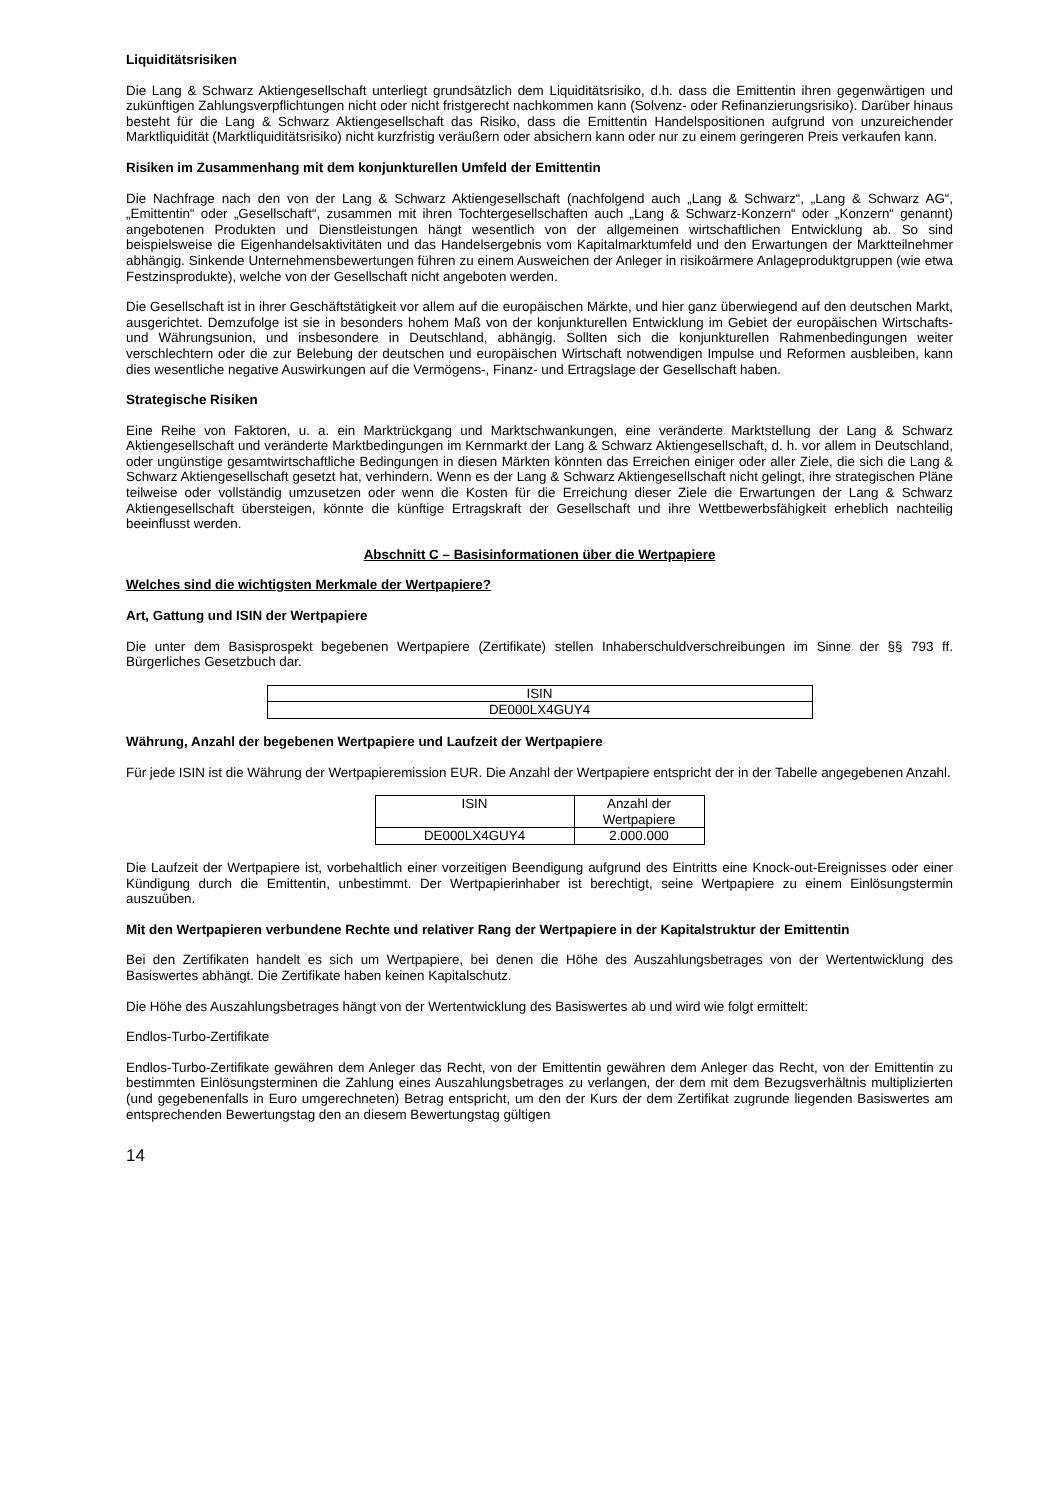Liquiditätsrisiken
Die Lang & Schwarz Aktiengesellschaft unterliegt grundsätzlich dem Liquiditätsrisiko, d.h. dass die Emittentin ihren gegenwärtigen und zukünftigen Zahlungsverpflichtungen nicht oder nicht fristgerecht nachkommen kann (Solvenz- oder Refinanzierungsrisiko). Darüber hinaus besteht für die Lang & Schwarz Aktiengesellschaft das Risiko, dass die Emittentin Handelspositionen aufgrund von unzureichender Marktliquidität (Marktliquiditätsrisiko) nicht kurzfristig veräußern oder absichern kann oder nur zu einem geringeren Preis verkaufen kann.
Risiken im Zusammenhang mit dem konjunkturellen Umfeld der Emittentin
Die Nachfrage nach den von der Lang & Schwarz Aktiengesellschaft (nachfolgend auch „Lang & Schwarz“, „Lang & Schwarz AG“, „Emittentin“ oder „Gesellschaft“, zusammen mit ihren Tochtergesellschaften auch „Lang & Schwarz-Konzern“ oder „Konzern“ genannt) angebotenen Produkten und Dienstleistungen hängt wesentlich von der allgemeinen wirtschaftlichen Entwicklung ab. So sind beispielsweise die Eigenhandelsaktivitäten und das Handelsergebnis vom Kapitalmarktumfeld und den Erwartungen der Marktteilnehmer abhängig. Sinkende Unternehmensbewertungen führen zu einem Ausweichen der Anleger in risikoärmere Anlageproduktgruppen (wie etwa Festzinsprodukte), welche von der Gesellschaft nicht angeboten werden.
Die Gesellschaft ist in ihrer Geschäftstätigkeit vor allem auf die europäischen Märkte, und hier ganz überwiegend auf den deutschen Markt, ausgerichtet. Demzufolge ist sie in besonders hohem Maß von der konjunkturellen Entwicklung im Gebiet der europäischen Wirtschafts- und Währungsunion, und insbesondere in Deutschland, abhängig. Sollten sich die konjunkturellen Rahmenbedingungen weiter verschlechtern oder die zur Belebung der deutschen und europäischen Wirtschaft notwendigen Impulse und Reformen ausbleiben, kann dies wesentliche negative Auswirkungen auf die Vermögens-, Finanz- und Ertragslage der Gesellschaft haben.
Strategische Risiken
Eine Reihe von Faktoren, u. a. ein Marktrückgang und Marktschwankungen, eine veränderte Marktstellung der Lang & Schwarz Aktiengesellschaft und veränderte Marktbedingungen im Kernmarkt der Lang & Schwarz Aktiengesellschaft, d. h. vor allem in Deutschland, oder ungünstige gesamtwirtschaftliche Bedingungen in diesen Märkten könnten das Erreichen einiger oder aller Ziele, die sich die Lang & Schwarz Aktiengesellschaft gesetzt hat, verhindern. Wenn es der Lang & Schwarz Aktiengesellschaft nicht gelingt, ihre strategischen Pläne teilweise oder vollständig umzusetzen oder wenn die Kosten für die Erreichung dieser Ziele die Erwartungen der Lang & Schwarz Aktiengesellschaft übersteigen, könnte die künftige Ertragskraft der Gesellschaft und ihre Wettbewerbsfähigkeit erheblich nachteilig beeinflusst werden.
Abschnitt C – Basisinformationen über die Wertpapiere
Welches sind die wichtigsten Merkmale der Wertpapiere?
Art, Gattung und ISIN der Wertpapiere
Die unter dem Basisprospekt begebenen Wertpapiere (Zertifikate) stellen Inhaberschuldverschreibungen im Sinne der §§ 793 ff. Bürgerliches Gesetzbuch dar.
| ISIN |
| --- |
| DE000LX4GUY4 |
Währung, Anzahl der begebenen Wertpapiere und Laufzeit der Wertpapiere
Für jede ISIN ist die Währung der Wertpapieremission EUR. Die Anzahl der Wertpapiere entspricht der in der Tabelle angegebenen Anzahl.
| ISIN | Anzahl der Wertpapiere |
| --- | --- |
| DE000LX4GUY4 | 2.000.000 |
Die Laufzeit der Wertpapiere ist, vorbehaltlich einer vorzeitigen Beendigung aufgrund des Eintritts eine Knock-out-Ereignisses oder einer Kündigung durch die Emittentin, unbestimmt. Der Wertpapierinhaber ist berechtigt, seine Wertpapiere zu einem Einlösungstermin auszuüben.
Mit den Wertpapieren verbundene Rechte und relativer Rang der Wertpapiere in der Kapitalstruktur der Emittentin
Bei den Zertifikaten handelt es sich um Wertpapiere, bei denen die Höhe des Auszahlungsbetrages von der Wertentwicklung des Basiswertes abhängt. Die Zertifikate haben keinen Kapitalschutz.
Die Höhe des Auszahlungsbetrages hängt von der Wertentwicklung des Basiswertes ab und wird wie folgt ermittelt:
Endlos-Turbo-Zertifikate
Endlos-Turbo-Zertifikate gewähren dem Anleger das Recht, von der Emittentin gewähren dem Anleger das Recht, von der Emittentin zu bestimmten Einlösungsterminen die Zahlung eines Auszahlungsbetrages zu verlangen, der dem mit dem Bezugsverhältnis multiplizierten (und gegebenenfalls in Euro umgerechneten) Betrag entspricht, um den der Kurs der dem Zertifikat zugrunde liegenden Basiswertes am entsprechenden Bewertungstag den an diesem Bewertungstag gültigen
14